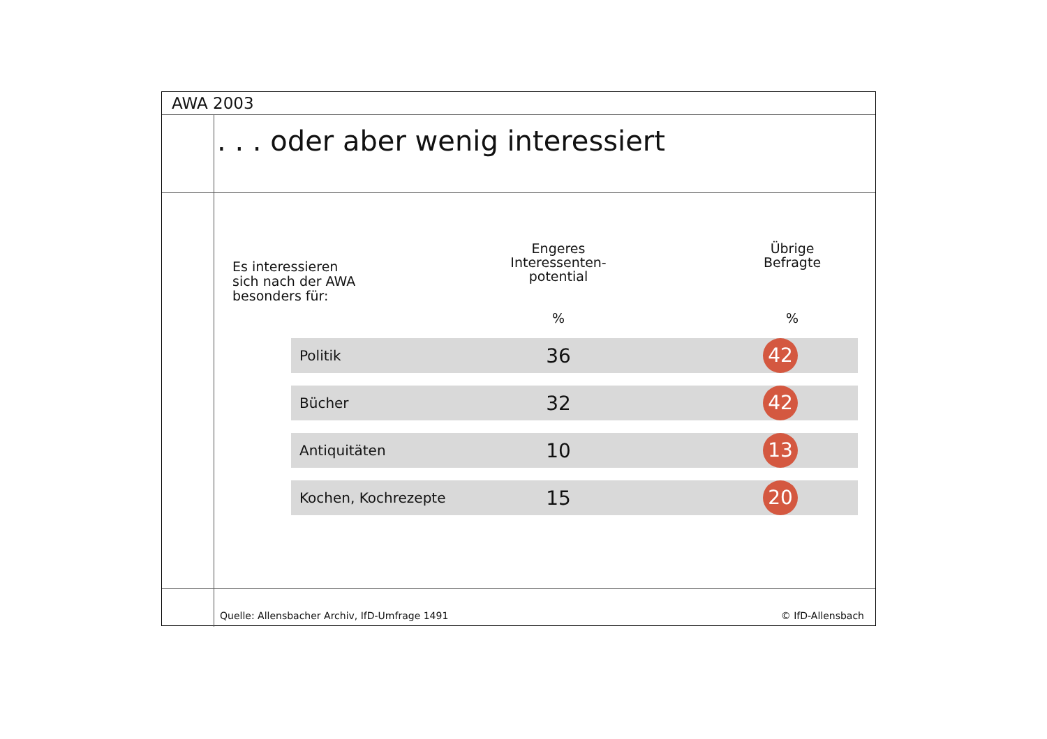AWA 2003
. . . oder aber wenig interessiert
Es interessieren
sich nach der AWA
besonders für:
| | Engeres Interessenten- potential % | | Übrige Befragte % | |
| --- | --- | --- | --- | --- |
| Politik | 36 | | 42 | |
| Bücher | 32 | | 42 | |
| Antiquitäten | 10 | | 13 | |
| Kochen, Kochrezepte | 15 | | 20 | |
Quelle: Allensbacher Archiv, IfD-Umfrage 1491 © IfD-Allensbach